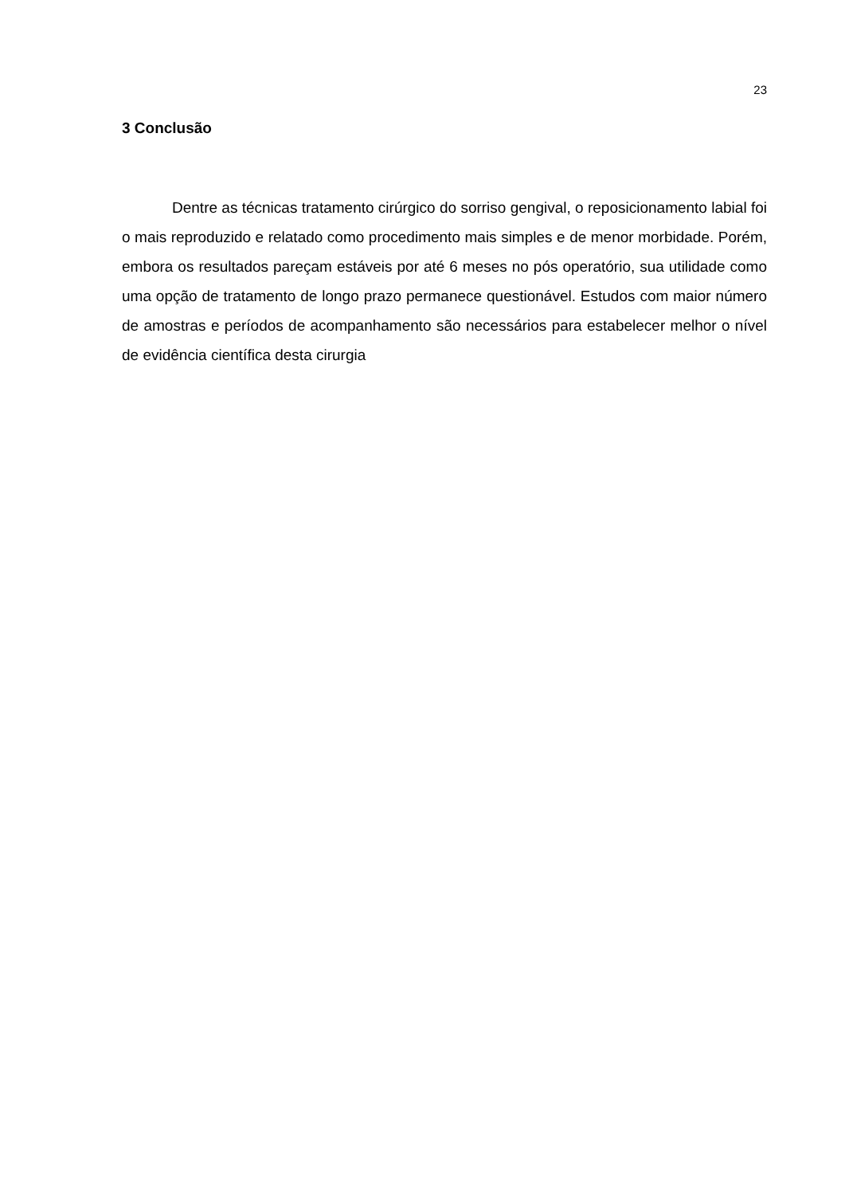23
3 Conclusão
Dentre as técnicas tratamento cirúrgico do sorriso gengival, o reposicionamento labial foi o mais reproduzido e relatado como procedimento mais simples e de menor morbidade. Porém, embora os resultados pareçam estáveis por até 6 meses no pós operatório, sua utilidade como uma opção de tratamento de longo prazo permanece questionável. Estudos com maior número de amostras e períodos de acompanhamento são necessários para estabelecer melhor o nível de evidência científica desta cirurgia